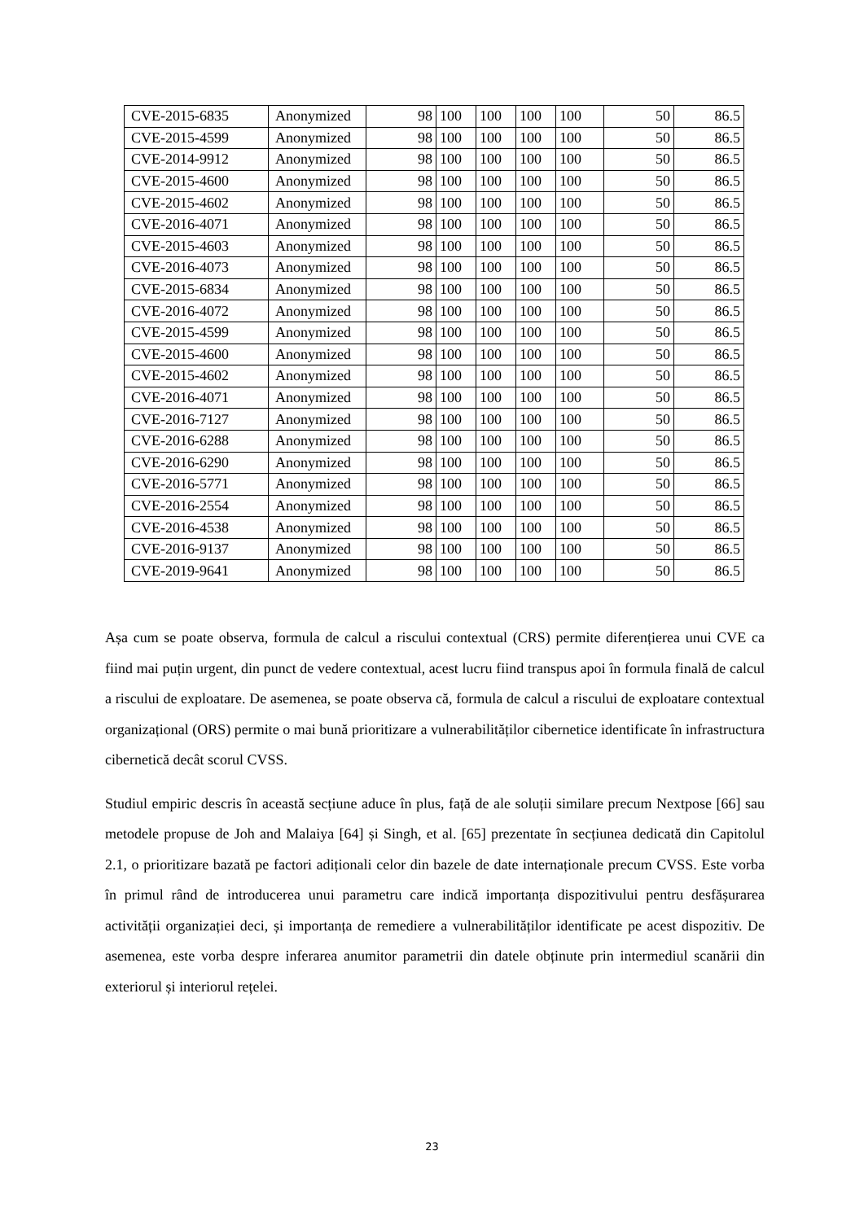| CVE-2015-6835 | Anonymized | 98 | 100 | 100 | 100 | 100 | 50 | 86.5 |
| CVE-2015-4599 | Anonymized | 98 | 100 | 100 | 100 | 100 | 50 | 86.5 |
| CVE-2014-9912 | Anonymized | 98 | 100 | 100 | 100 | 100 | 50 | 86.5 |
| CVE-2015-4600 | Anonymized | 98 | 100 | 100 | 100 | 100 | 50 | 86.5 |
| CVE-2015-4602 | Anonymized | 98 | 100 | 100 | 100 | 100 | 50 | 86.5 |
| CVE-2016-4071 | Anonymized | 98 | 100 | 100 | 100 | 100 | 50 | 86.5 |
| CVE-2015-4603 | Anonymized | 98 | 100 | 100 | 100 | 100 | 50 | 86.5 |
| CVE-2016-4073 | Anonymized | 98 | 100 | 100 | 100 | 100 | 50 | 86.5 |
| CVE-2015-6834 | Anonymized | 98 | 100 | 100 | 100 | 100 | 50 | 86.5 |
| CVE-2016-4072 | Anonymized | 98 | 100 | 100 | 100 | 100 | 50 | 86.5 |
| CVE-2015-4599 | Anonymized | 98 | 100 | 100 | 100 | 100 | 50 | 86.5 |
| CVE-2015-4600 | Anonymized | 98 | 100 | 100 | 100 | 100 | 50 | 86.5 |
| CVE-2015-4602 | Anonymized | 98 | 100 | 100 | 100 | 100 | 50 | 86.5 |
| CVE-2016-4071 | Anonymized | 98 | 100 | 100 | 100 | 100 | 50 | 86.5 |
| CVE-2016-7127 | Anonymized | 98 | 100 | 100 | 100 | 100 | 50 | 86.5 |
| CVE-2016-6288 | Anonymized | 98 | 100 | 100 | 100 | 100 | 50 | 86.5 |
| CVE-2016-6290 | Anonymized | 98 | 100 | 100 | 100 | 100 | 50 | 86.5 |
| CVE-2016-5771 | Anonymized | 98 | 100 | 100 | 100 | 100 | 50 | 86.5 |
| CVE-2016-2554 | Anonymized | 98 | 100 | 100 | 100 | 100 | 50 | 86.5 |
| CVE-2016-4538 | Anonymized | 98 | 100 | 100 | 100 | 100 | 50 | 86.5 |
| CVE-2016-9137 | Anonymized | 98 | 100 | 100 | 100 | 100 | 50 | 86.5 |
| CVE-2019-9641 | Anonymized | 98 | 100 | 100 | 100 | 100 | 50 | 86.5 |
Așa cum se poate observa, formula de calcul a riscului contextual (CRS) permite diferențierea unui CVE ca fiind mai puțin urgent, din punct de vedere contextual, acest lucru fiind transpus apoi în formula finală de calcul a riscului de exploatare. De asemenea, se poate observa că, formula de calcul a riscului de exploatare contextual organizațional (ORS) permite o mai bună prioritizare a vulnerabilităților cibernetice identificate în infrastructura cibernetică decât scorul CVSS.
Studiul empiric descris în această secțiune aduce în plus, față de ale soluții similare precum Nextpose [66] sau metodele propuse de Joh and Malaiya [64] și Singh, et al. [65] prezentate în secțiunea dedicată din Capitolul 2.1, o prioritizare bazată pe factori adiționali celor din bazele de date internaționale precum CVSS. Este vorba în primul rând de introducerea unui parametru care indică importanța dispozitivului pentru desfășurarea activității organizației deci, și importanța de remediere a vulnerabilităților identificate pe acest dispozitiv. De asemenea, este vorba despre inferarea anumitor parametrii din datele obținute prin intermediul scanării din exteriorul și interiorul rețelei.
23